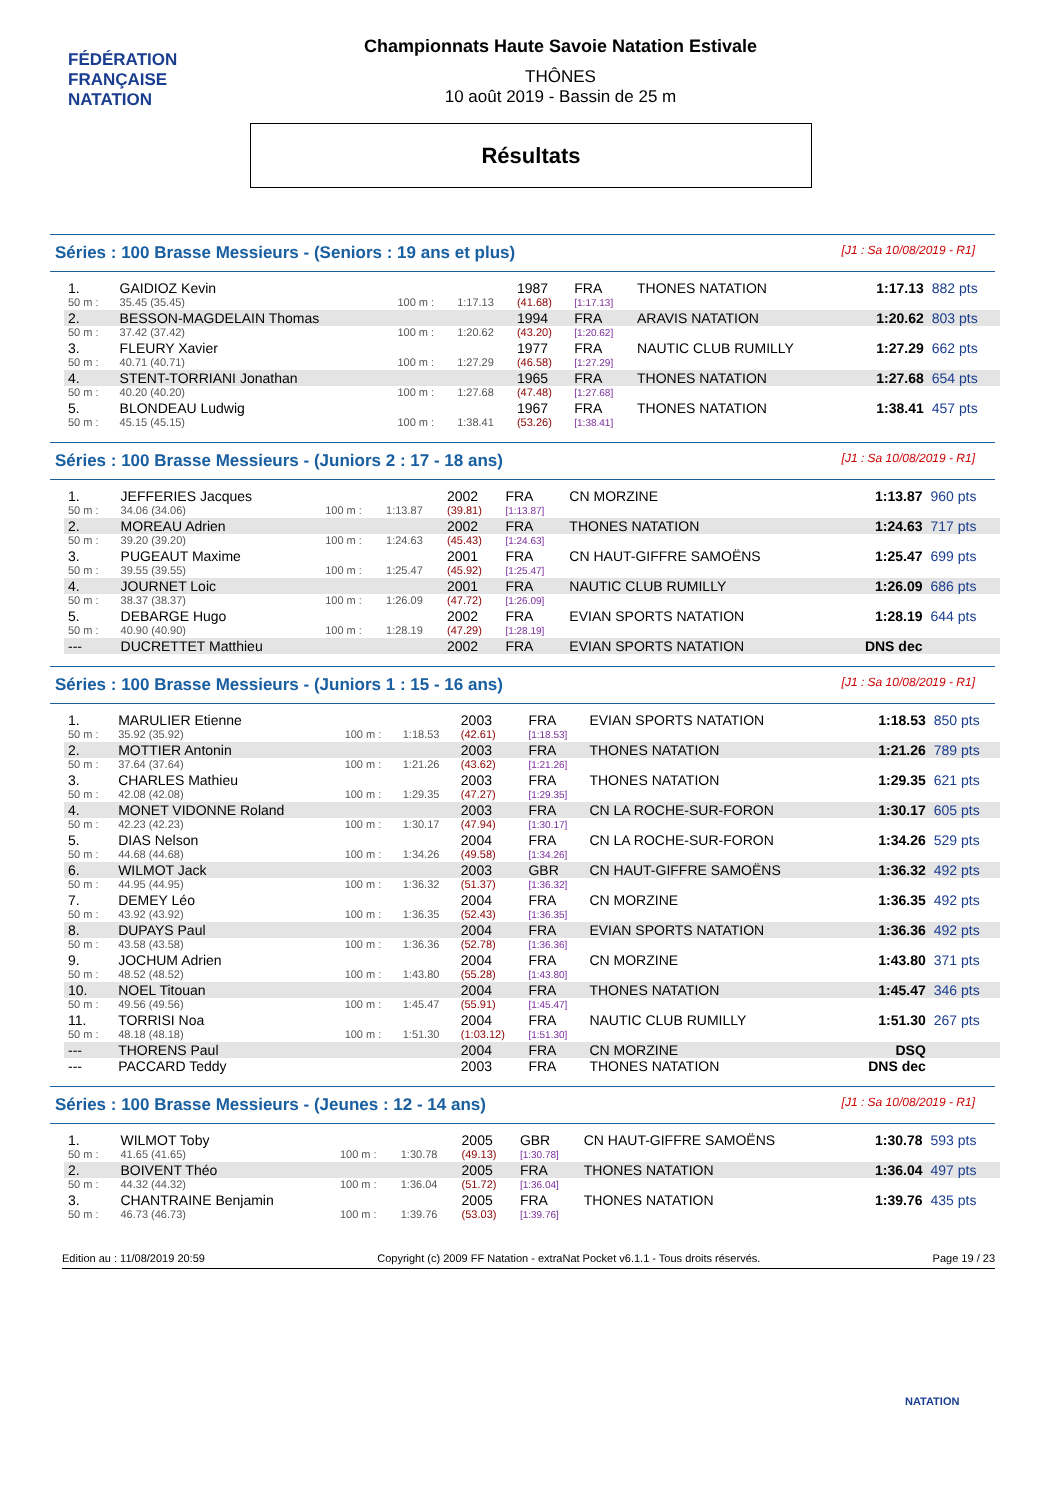FÉDÉRATION FRANÇAISE
NATATION
Championnats Haute Savoie Natation Estivale
THÔNES
10 août 2019 - Bassin de 25 m
Résultats
Séries : 100 Brasse Messieurs - (Seniors : 19 ans et plus) [J1 : Sa 10/08/2019 - R1]
| 1. | GAIDIOZ Kevin | | | 1987 | FRA | THONES NATATION | 1:17.13 | 882 pts |
| 50 m : | 35.45 (35.45) | 100 m : | 1:17.13 | (41.68) | [1:17.13] | | | |
| 2. | BESSON-MAGDELAIN Thomas | | | 1994 | FRA | ARAVIS NATATION | 1:20.62 | 803 pts |
| 50 m : | 37.42 (37.42) | 100 m : | 1:20.62 | (43.20) | [1:20.62] | | | |
| 3. | FLEURY Xavier | | | 1977 | FRA | NAUTIC CLUB RUMILLY | 1:27.29 | 662 pts |
| 50 m : | 40.71 (40.71) | 100 m : | 1:27.29 | (46.58) | [1:27.29] | | | |
| 4. | STENT-TORRIANI Jonathan | | | 1965 | FRA | THONES NATATION | 1:27.68 | 654 pts |
| 50 m : | 40.20 (40.20) | 100 m : | 1:27.68 | (47.48) | [1:27.68] | | | |
| 5. | BLONDEAU Ludwig | | | 1967 | FRA | THONES NATATION | 1:38.41 | 457 pts |
| 50 m : | 45.15 (45.15) | 100 m : | 1:38.41 | (53.26) | [1:38.41] | | | |
Séries : 100 Brasse Messieurs - (Juniors 2 : 17 - 18 ans) [J1 : Sa 10/08/2019 - R1]
| 1. | JEFFERIES Jacques | | | 2002 | FRA | CN MORZINE | 1:13.87 | 960 pts |
| 50 m : | 34.06 (34.06) | 100 m : | 1:13.87 | (39.81) | [1:13.87] | | | |
| 2. | MOREAU Adrien | | | 2002 | FRA | THONES NATATION | 1:24.63 | 717 pts |
| 50 m : | 39.20 (39.20) | 100 m : | 1:24.63 | (45.43) | [1:24.63] | | | |
| 3. | PUGEAUT Maxime | | | 2001 | FRA | CN HAUT-GIFFRE SAMOËNS | 1:25.47 | 699 pts |
| 50 m : | 39.55 (39.55) | 100 m : | 1:25.47 | (45.92) | [1:25.47] | | | |
| 4. | JOURNET Loic | | | 2001 | FRA | NAUTIC CLUB RUMILLY | 1:26.09 | 686 pts |
| 50 m : | 38.37 (38.37) | 100 m : | 1:26.09 | (47.72) | [1:26.09] | | | |
| 5. | DEBARGE Hugo | | | 2002 | FRA | EVIAN SPORTS NATATION | 1:28.19 | 644 pts |
| 50 m : | 40.90 (40.90) | 100 m : | 1:28.19 | (47.29) | [1:28.19] | | | |
| --- | DUCRETTET Matthieu | | | 2002 | FRA | EVIAN SPORTS NATATION | DNS dec | |
Séries : 100 Brasse Messieurs - (Juniors 1 : 15 - 16 ans) [J1 : Sa 10/08/2019 - R1]
| 1. | MARULIER Etienne | | | 2003 | FRA | EVIAN SPORTS NATATION | 1:18.53 | 850 pts |
| 50 m : | 35.92 (35.92) | 100 m : | 1:18.53 | (42.61) | [1:18.53] | | | |
| 2. | MOTTIER Antonin | | | 2003 | FRA | THONES NATATION | 1:21.26 | 789 pts |
| 50 m : | 37.64 (37.64) | 100 m : | 1:21.26 | (43.62) | [1:21.26] | | | |
| 3. | CHARLES Mathieu | | | 2003 | FRA | THONES NATATION | 1:29.35 | 621 pts |
| 50 m : | 42.08 (42.08) | 100 m : | 1:29.35 | (47.27) | [1:29.35] | | | |
| 4. | MONET VIDONNE Roland | | | 2003 | FRA | CN LA ROCHE-SUR-FORON | 1:30.17 | 605 pts |
| 50 m : | 42.23 (42.23) | 100 m : | 1:30.17 | (47.94) | [1:30.17] | | | |
| 5. | DIAS Nelson | | | 2004 | FRA | CN LA ROCHE-SUR-FORON | 1:34.26 | 529 pts |
| 50 m : | 44.68 (44.68) | 100 m : | 1:34.26 | (49.58) | [1:34.26] | | | |
| 6. | WILMOT Jack | | | 2003 | GBR | CN HAUT-GIFFRE SAMOËNS | 1:36.32 | 492 pts |
| 50 m : | 44.95 (44.95) | 100 m : | 1:36.32 | (51.37) | [1:36.32] | | | |
| 7. | DEMEY Léo | | | 2004 | FRA | CN MORZINE | 1:36.35 | 492 pts |
| 50 m : | 43.92 (43.92) | 100 m : | 1:36.35 | (52.43) | [1:36.35] | | | |
| 8. | DUPAYS Paul | | | 2004 | FRA | EVIAN SPORTS NATATION | 1:36.36 | 492 pts |
| 50 m : | 43.58 (43.58) | 100 m : | 1:36.36 | (52.78) | [1:36.36] | | | |
| 9. | JOCHUM Adrien | | | 2004 | FRA | CN MORZINE | 1:43.80 | 371 pts |
| 50 m : | 48.52 (48.52) | 100 m : | 1:43.80 | (55.28) | [1:43.80] | | | |
| 10. | NOEL Titouan | | | 2004 | FRA | THONES NATATION | 1:45.47 | 346 pts |
| 50 m : | 49.56 (49.56) | 100 m : | 1:45.47 | (55.91) | [1:45.47] | | | |
| 11. | TORRISI Noa | | | 2004 | FRA | NAUTIC CLUB RUMILLY | 1:51.30 | 267 pts |
| 50 m : | 48.18 (48.18) | 100 m : | 1:51.30 | (1:03.12) | [1:51.30] | | | |
| --- | THORENS Paul | | | 2004 | FRA | CN MORZINE | DSQ | |
| --- | PACCARD Teddy | | | 2003 | FRA | THONES NATATION | DNS dec | |
Séries : 100 Brasse Messieurs - (Jeunes : 12 - 14 ans) [J1 : Sa 10/08/2019 - R1]
| 1. | WILMOT Toby | | | 2005 | GBR | CN HAUT-GIFFRE SAMOËNS | 1:30.78 | 593 pts |
| 50 m : | 41.65 (41.65) | 100 m : | 1:30.78 | (49.13) | [1:30.78] | | | |
| 2. | BOIVENT Théo | | | 2005 | FRA | THONES NATATION | 1:36.04 | 497 pts |
| 50 m : | 44.32 (44.32) | 100 m : | 1:36.04 | (51.72) | [1:36.04] | | | |
| 3. | CHANTRAINE Benjamin | | | 2005 | FRA | THONES NATATION | 1:39.76 | 435 pts |
| 50 m : | 46.73 (46.73) | 100 m : | 1:39.76 | (53.03) | [1:39.76] | | | |
Edition au : 11/08/2019 20:59 Copyright (c) 2009 FF Natation - extraNat Pocket v6.1.1 - Tous droits réservés. Page 19 / 23
NATATION